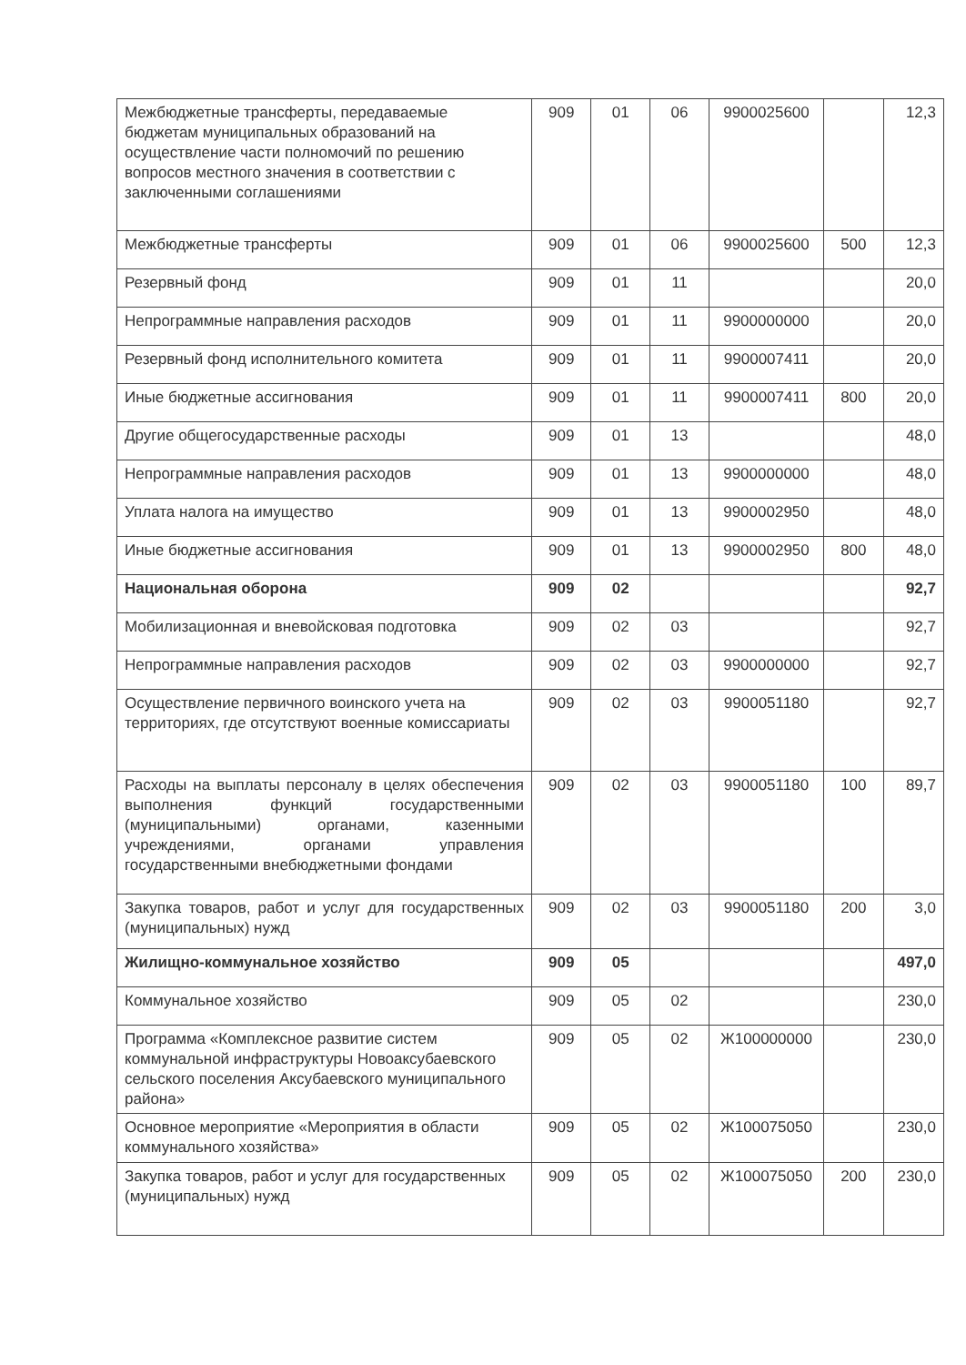| Межбюджетные трансферты, передаваемые бюджетам муниципальных образований на осуществление части полномочий по решению вопросов местного значения в соответствии с заключенными соглашениями | 909 | 01 | 06 | 9900025600 | | 12,3 |
| Межбюджетные трансферты | 909 | 01 | 06 | 9900025600 | 500 | 12,3 |
| Резервный фонд | 909 | 01 | 11 | | | 20,0 |
| Непрограммные направления расходов | 909 | 01 | 11 | 9900000000 | | 20,0 |
| Резервный фонд исполнительного комитета | 909 | 01 | 11 | 9900007411 | | 20,0 |
| Иные бюджетные ассигнования | 909 | 01 | 11 | 9900007411 | 800 | 20,0 |
| Другие общегосударственные расходы | 909 | 01 | 13 | | | 48,0 |
| Непрограммные направления расходов | 909 | 01 | 13 | 9900000000 | | 48,0 |
| Уплата налога на имущество | 909 | 01 | 13 | 9900002950 | | 48,0 |
| Иные бюджетные ассигнования | 909 | 01 | 13 | 9900002950 | 800 | 48,0 |
| Национальная оборона | 909 | 02 | | | | 92,7 |
| Мобилизационная и вневойсковая подготовка | 909 | 02 | 03 | | | 92,7 |
| Непрограммные направления расходов | 909 | 02 | 03 | 9900000000 | | 92,7 |
| Осуществление первичного воинского учета на территориях, где отсутствуют военные комиссариаты | 909 | 02 | 03 | 9900051180 | | 92,7 |
| Расходы на выплаты персоналу в целях обеспечения выполнения функций государственными (муниципальными) органами, казенными учреждениями, органами управления государственными внебюджетными фондами | 909 | 02 | 03 | 9900051180 | 100 | 89,7 |
| Закупка товаров, работ и услуг для государственных (муниципальных) нужд | 909 | 02 | 03 | 9900051180 | 200 | 3,0 |
| Жилищно-коммунальное хозяйство | 909 | 05 | | | | 497,0 |
| Коммунальное хозяйство | 909 | 05 | 02 | | | 230,0 |
| Программа «Комплексное развитие систем коммунальной инфраструктуры Новоаксубаевского сельского поселения Аксубаевского муниципального района» | 909 | 05 | 02 | Ж100000000 | | 230,0 |
| Основное мероприятие «Мероприятия в области коммунального хозяйства» | 909 | 05 | 02 | Ж100075050 | | 230,0 |
| Закупка товаров, работ и услуг для государственных (муниципальных) нужд | 909 | 05 | 02 | Ж100075050 | 200 | 230,0 |